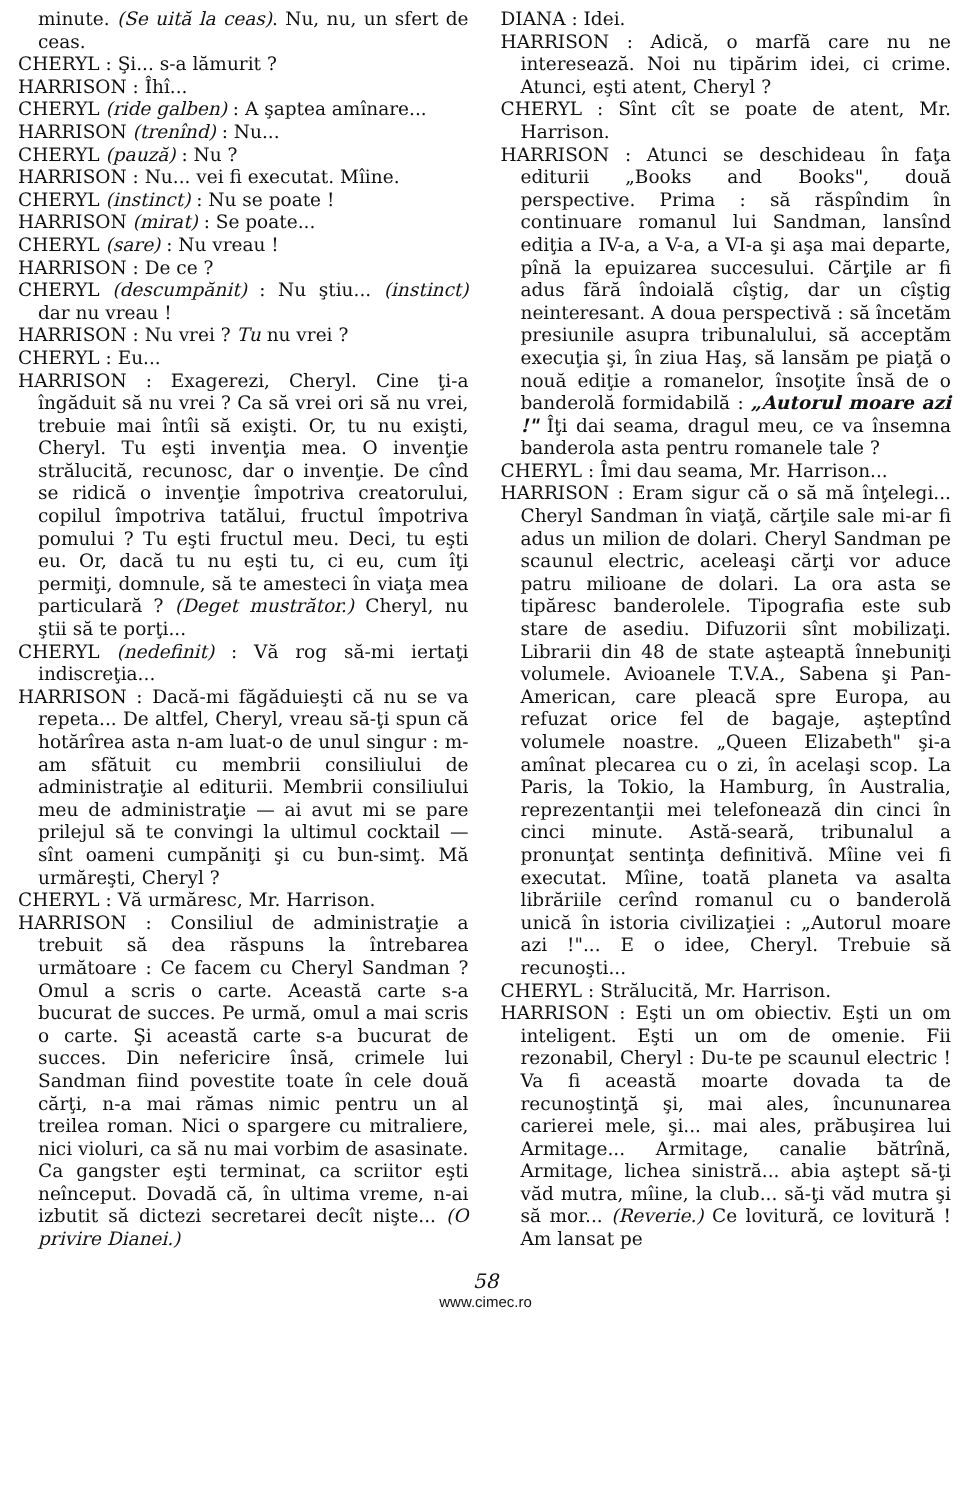minute. (Se uită la ceas). Nu, nu, un sfert de ceas.
CHERYL : Şi... s-a lămurit ?
HARRISON : Îhî...
CHERYL (ride galben) : A şaptea amînare...
HARRISON (trenînd) : Nu...
CHERYL (pauză) : Nu ?
HARRISON : Nu... vei fi executat. Mîine.
CHERYL (instinct) : Nu se poate !
HARRISON (mirat) : Se poate...
CHERYL (sare) : Nu vreau !
HARRISON : De ce ?
CHERYL (descumpănit) : Nu ştiu... (instinct) dar nu vreau !
HARRISON : Nu vrei ? Tu nu vrei ?
CHERYL : Eu...
HARRISON : Exagerezi, Cheryl. Cine ţi-a îngăduit să nu vrei ? Ca să vrei ori să nu vrei, trebuie mai întîi să exişti. Or, tu nu exişti, Cheryl. Tu eşti invenţia mea. O invenţie strălucită, recunosc, dar o invenţie. De cînd se ridică o invenţie împotriva creatorului, copilul împotriva tatălui, fructul împotriva pomului ? Tu eşti fructul meu. Deci, tu eşti eu. Or, dacă tu nu eşti tu, ci eu, cum îţi permiţi, domnule, să te amesteci în viaţa mea particulară ? (Deget mustrător.) Cheryl, nu ştii să te porţi...
CHERYL (nedefinit) : Vă rog să-mi iertaţi indiscreţia...
HARRISON : Dacă-mi făgăduieşti că nu se va repeta... De altfel, Cheryl, vreau să-ţi spun că hotărîrea asta n-am luat-o de unul singur : m-am sfătuit cu membrii consiliului de administraţie al editurii. Membrii consiliului meu de administraţie — ai avut mi se pare prilejul să te convingi la ultimul cocktail — sînt oameni cumpăniţi şi cu bun-simţ. Mă urmăreşti, Cheryl ?
CHERYL : Vă urmăresc, Mr. Harrison.
HARRISON : Consiliul de administraţie a trebuit să dea răspuns la întrebarea următoare : Ce facem cu Cheryl Sandman ? Omul a scris o carte. Această carte s-a bucurat de succes. Pe urmă, omul a mai scris o carte. Şi această carte s-a bucurat de succes. Din nefericire însă, crimele lui Sandman fiind povestite toate în cele două cărţi, n-a mai rămas nimic pentru un al treilea roman. Nici o spargere cu mitraliere, nici violuri, ca să nu mai vorbim de asasinate. Ca gangster eşti terminat, ca scriitor eşti neînceput. Dovadă că, în ultima vreme, n-ai izbutit să dictezi secretarei decît nişte... (O privire Dianei.)
DIANA : Idei.
HARRISON : Adică, o marfă care nu ne interesează. Noi nu tipărim idei, ci crime. Atunci, eşti atent, Cheryl ?
CHERYL : Sînt cît se poate de atent, Mr. Harrison.
HARRISON : Atunci se deschideau în faţa editurii „Books and Books", două perspective. Prima : să răspîndim în continuare romanul lui Sandman, lansînd ediţia a IV-a, a V-a, a VI-a şi aşa mai departe, pînă la epuizarea succesului. Cărţile ar fi adus fără îndoială cîştig, dar un cîştig neinteresant. A doua perspectivă : să încetăm presiunile asupra tribunalului, să acceptăm execuţia şi, în ziua Haş, să lansăm pe piaţă o nouă ediţie a romanelor, însoţite însă de o banderolă formidabilă : „Autorul moare azi !" Îţi dai seama, dragul meu, ce va însemna banderola asta pentru romanele tale ?
CHERYL : Îmi dau seama, Mr. Harrison...
HARRISON : Eram sigur că o să mă înţelegi... Cheryl Sandman în viaţă, cărţile sale mi-ar fi adus un milion de dolari. Cheryl Sandman pe scaunul electric, aceleaşi cărţi vor aduce patru milioane de dolari. La ora asta se tipăresc banderolele. Tipografia este sub stare de asediu. Difuzorii sînt mobilizaţi. Librarii din 48 de state aşteaptă înnebuniţi volumele. Avioanele T.V.A., Sabena şi Pan-American, care pleacă spre Europa, au refuzat orice fel de bagaje, aşteptînd volumele noastre. „Queen Elizabeth" şi-a amînat plecarea cu o zi, în acelaşi scop. La Paris, la Tokio, la Hamburg, în Australia, reprezentanţii mei telefonează din cinci în cinci minute. Astă-seară, tribunalul a pronunţat sentinţa definitivă. Mîine vei fi executat. Mîine, toată planeta va asalta librăriile cerînd romanul cu o banderolă unică în istoria civilizaţiei : „Autorul moare azi !"... E o idee, Cheryl. Trebuie să recunoşti...
CHERYL : Strălucită, Mr. Harrison.
HARRISON : Eşti un om obiectiv. Eşti un om inteligent. Eşti un om de omenie. Fii rezonabil, Cheryl : Du-te pe scaunul electric ! Va fi această moarte dovada ta de recunoştinţă şi, mai ales, încununarea carierei mele, şi... mai ales, prăbuşirea lui Armitage... Armitage, canalie bătrînă, Armitage, lichea sinistră... abia aştept să-ţi văd mutra, mîine, la club... să-ţi văd mutra şi să mor... (Reverie.) Ce lovitură, ce lovitură ! Am lansat pe
58
www.cimec.ro